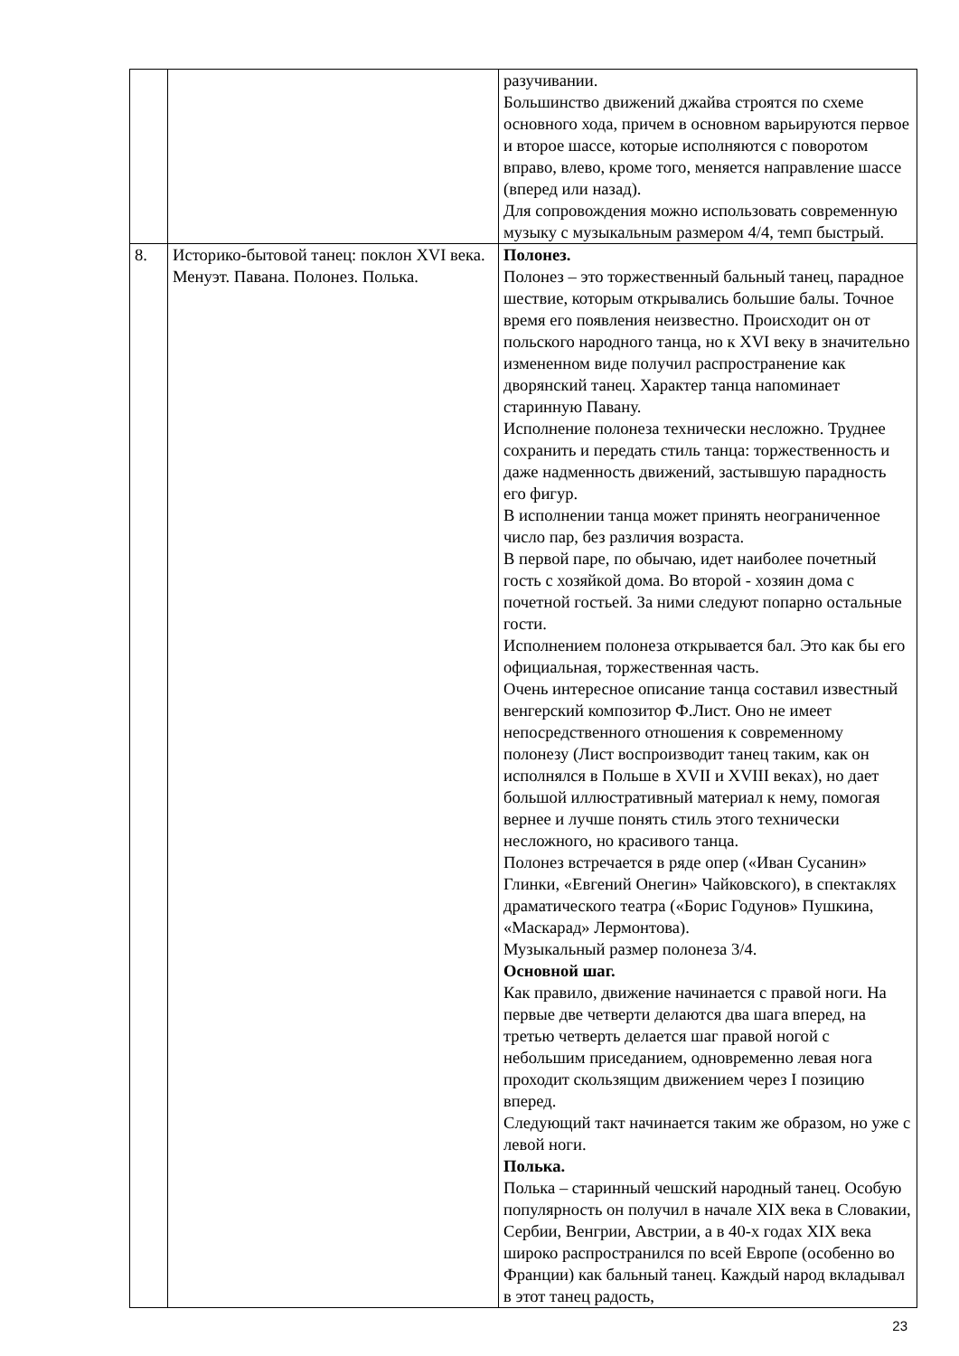| | | разучивании. Большинство движений джайва строятся по схеме основного хода, причем в основном варьируются первое и второе шассе, которые исполняются с поворотом вправо, влево, кроме того, меняется направление шассе (вперед или назад). Для сопровождения можно использовать современную музыку с музыкальным размером 4/4, темп быстрый. |
| 8. | Историко-бытовой танец: поклон XVI века. Менуэт. Павана. Полонез. Полька. | Полонез. Полонез – это торжественный бальный танец, парадное шествие, которым открывались большие балы. Точное время его появления неизвестно. Происходит он от польского народного танца, но к XVI веку в значительно измененном виде получил распространение как дворянский танец. Характер танца напоминает старинную Павану. Исполнение полонеза технически несложно. Труднее сохранить и передать стиль танца: торжественность и даже надменность движений, застывшую парадность его фигур. В исполнении танца может принять неограниченное число пар, без различия возраста. В первой паре, по обычаю, идет наиболее почетный гость с хозяйкой дома. Во второй - хозяин дома с почетной гостьей. За ними следуют попарно остальные гости. Исполнением полонеза открывается бал. Это как бы его официальная, торжественная часть. Очень интересное описание танца составил известный венгерский композитор Ф.Лист. Оно не имеет непосредственного отношения к современному полонезу (Лист воспроизводит танец таким, как он исполнялся в Польше в XVII и XVIII веках), но дает большой иллюстративный материал к нему, помогая вернее и лучше понять стиль этого технически несложного, но красивого танца. Полонез встречается в ряде опер («Иван Сусанин» Глинки, «Евгений Онегин» Чайковского), в спектаклях драматического театра («Борис Годунов» Пушкина, «Маскарад» Лермонтова). Музыкальный размер полонеза 3/4. Основной шаг. Как правило, движение начинается с правой ноги. На первые две четверти делаются два шага вперед, на третью четверть делается шаг правой ногой с небольшим приседанием, одновременно левая нога проходит скользящим движением через I позицию вперед. Следующий такт начинается таким же образом, но уже с левой ноги. Полька. Полька – старинный чешский народный танец. Особую популярность он получил в начале XIX века в Словакии, Сербии, Венгрии, Австрии, а в 40-х годах XIX века широко распространился по всей Европе (особенно во Франции) как бальный танец. Каждый народ вкладывал в этот танец радость, |
23